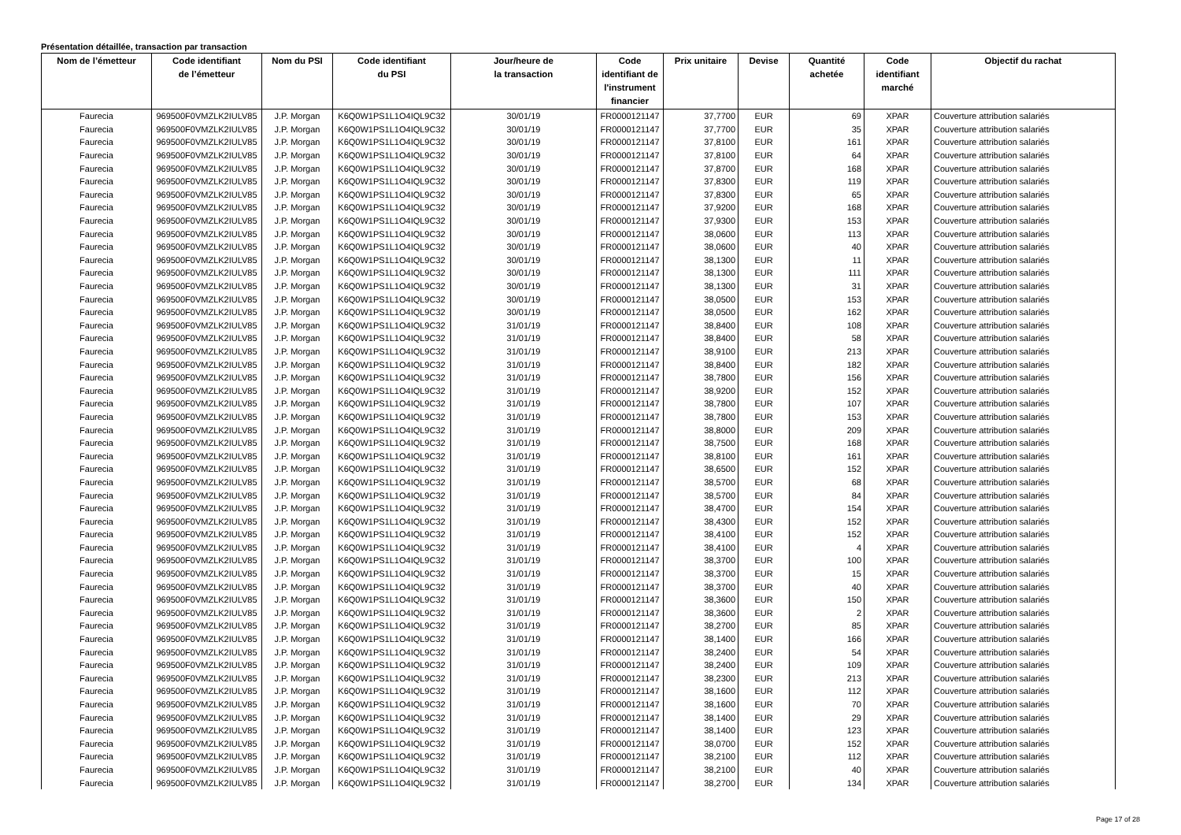Présentation détaillée, transaction par transaction
| Nom de l’émetteur | Code identifiant de l’émetteur | Nom du PSI | Code identifiant du PSI | Jour/heure de la transaction | Code identifiant de l'instrument financier | Prix unitaire | Devise | Quantité achetée | Code identifiant marché | Objectif du rachat |
| --- | --- | --- | --- | --- | --- | --- | --- | --- | --- | --- |
| Faurecia | 969500F0VMZLK2IULV85 | J.P. Morgan | K6Q0W1PS1L1O4IQL9C32 | 30/01/19 | FR0000121147 | 37,7700 | EUR | 69 | XPAR | Couverture attribution salariés |
| Faurecia | 969500F0VMZLK2IULV85 | J.P. Morgan | K6Q0W1PS1L1O4IQL9C32 | 30/01/19 | FR0000121147 | 37,7700 | EUR | 35 | XPAR | Couverture attribution salariés |
| Faurecia | 969500F0VMZLK2IULV85 | J.P. Morgan | K6Q0W1PS1L1O4IQL9C32 | 30/01/19 | FR0000121147 | 37,8100 | EUR | 161 | XPAR | Couverture attribution salariés |
| Faurecia | 969500F0VMZLK2IULV85 | J.P. Morgan | K6Q0W1PS1L1O4IQL9C32 | 30/01/19 | FR0000121147 | 37,8100 | EUR | 64 | XPAR | Couverture attribution salariés |
| Faurecia | 969500F0VMZLK2IULV85 | J.P. Morgan | K6Q0W1PS1L1O4IQL9C32 | 30/01/19 | FR0000121147 | 37,8700 | EUR | 168 | XPAR | Couverture attribution salariés |
| Faurecia | 969500F0VMZLK2IULV85 | J.P. Morgan | K6Q0W1PS1L1O4IQL9C32 | 30/01/19 | FR0000121147 | 37,8300 | EUR | 119 | XPAR | Couverture attribution salariés |
| Faurecia | 969500F0VMZLK2IULV85 | J.P. Morgan | K6Q0W1PS1L1O4IQL9C32 | 30/01/19 | FR0000121147 | 37,8300 | EUR | 65 | XPAR | Couverture attribution salariés |
| Faurecia | 969500F0VMZLK2IULV85 | J.P. Morgan | K6Q0W1PS1L1O4IQL9C32 | 30/01/19 | FR0000121147 | 37,9200 | EUR | 168 | XPAR | Couverture attribution salariés |
| Faurecia | 969500F0VMZLK2IULV85 | J.P. Morgan | K6Q0W1PS1L1O4IQL9C32 | 30/01/19 | FR0000121147 | 37,9300 | EUR | 153 | XPAR | Couverture attribution salariés |
| Faurecia | 969500F0VMZLK2IULV85 | J.P. Morgan | K6Q0W1PS1L1O4IQL9C32 | 30/01/19 | FR0000121147 | 38,0600 | EUR | 113 | XPAR | Couverture attribution salariés |
| Faurecia | 969500F0VMZLK2IULV85 | J.P. Morgan | K6Q0W1PS1L1O4IQL9C32 | 30/01/19 | FR0000121147 | 38,0600 | EUR | 40 | XPAR | Couverture attribution salariés |
| Faurecia | 969500F0VMZLK2IULV85 | J.P. Morgan | K6Q0W1PS1L1O4IQL9C32 | 30/01/19 | FR0000121147 | 38,1300 | EUR | 11 | XPAR | Couverture attribution salariés |
| Faurecia | 969500F0VMZLK2IULV85 | J.P. Morgan | K6Q0W1PS1L1O4IQL9C32 | 30/01/19 | FR0000121147 | 38,1300 | EUR | 111 | XPAR | Couverture attribution salariés |
| Faurecia | 969500F0VMZLK2IULV85 | J.P. Morgan | K6Q0W1PS1L1O4IQL9C32 | 30/01/19 | FR0000121147 | 38,1300 | EUR | 31 | XPAR | Couverture attribution salariés |
| Faurecia | 969500F0VMZLK2IULV85 | J.P. Morgan | K6Q0W1PS1L1O4IQL9C32 | 30/01/19 | FR0000121147 | 38,0500 | EUR | 153 | XPAR | Couverture attribution salariés |
| Faurecia | 969500F0VMZLK2IULV85 | J.P. Morgan | K6Q0W1PS1L1O4IQL9C32 | 30/01/19 | FR0000121147 | 38,0500 | EUR | 162 | XPAR | Couverture attribution salariés |
| Faurecia | 969500F0VMZLK2IULV85 | J.P. Morgan | K6Q0W1PS1L1O4IQL9C32 | 31/01/19 | FR0000121147 | 38,8400 | EUR | 108 | XPAR | Couverture attribution salariés |
| Faurecia | 969500F0VMZLK2IULV85 | J.P. Morgan | K6Q0W1PS1L1O4IQL9C32 | 31/01/19 | FR0000121147 | 38,8400 | EUR | 58 | XPAR | Couverture attribution salariés |
| Faurecia | 969500F0VMZLK2IULV85 | J.P. Morgan | K6Q0W1PS1L1O4IQL9C32 | 31/01/19 | FR0000121147 | 38,9100 | EUR | 213 | XPAR | Couverture attribution salariés |
| Faurecia | 969500F0VMZLK2IULV85 | J.P. Morgan | K6Q0W1PS1L1O4IQL9C32 | 31/01/19 | FR0000121147 | 38,8400 | EUR | 182 | XPAR | Couverture attribution salariés |
| Faurecia | 969500F0VMZLK2IULV85 | J.P. Morgan | K6Q0W1PS1L1O4IQL9C32 | 31/01/19 | FR0000121147 | 38,7800 | EUR | 156 | XPAR | Couverture attribution salariés |
| Faurecia | 969500F0VMZLK2IULV85 | J.P. Morgan | K6Q0W1PS1L1O4IQL9C32 | 31/01/19 | FR0000121147 | 38,9200 | EUR | 152 | XPAR | Couverture attribution salariés |
| Faurecia | 969500F0VMZLK2IULV85 | J.P. Morgan | K6Q0W1PS1L1O4IQL9C32 | 31/01/19 | FR0000121147 | 38,7800 | EUR | 107 | XPAR | Couverture attribution salariés |
| Faurecia | 969500F0VMZLK2IULV85 | J.P. Morgan | K6Q0W1PS1L1O4IQL9C32 | 31/01/19 | FR0000121147 | 38,7800 | EUR | 153 | XPAR | Couverture attribution salariés |
| Faurecia | 969500F0VMZLK2IULV85 | J.P. Morgan | K6Q0W1PS1L1O4IQL9C32 | 31/01/19 | FR0000121147 | 38,8000 | EUR | 209 | XPAR | Couverture attribution salariés |
| Faurecia | 969500F0VMZLK2IULV85 | J.P. Morgan | K6Q0W1PS1L1O4IQL9C32 | 31/01/19 | FR0000121147 | 38,7500 | EUR | 168 | XPAR | Couverture attribution salariés |
| Faurecia | 969500F0VMZLK2IULV85 | J.P. Morgan | K6Q0W1PS1L1O4IQL9C32 | 31/01/19 | FR0000121147 | 38,8100 | EUR | 161 | XPAR | Couverture attribution salariés |
| Faurecia | 969500F0VMZLK2IULV85 | J.P. Morgan | K6Q0W1PS1L1O4IQL9C32 | 31/01/19 | FR0000121147 | 38,6500 | EUR | 152 | XPAR | Couverture attribution salariés |
| Faurecia | 969500F0VMZLK2IULV85 | J.P. Morgan | K6Q0W1PS1L1O4IQL9C32 | 31/01/19 | FR0000121147 | 38,5700 | EUR | 68 | XPAR | Couverture attribution salariés |
| Faurecia | 969500F0VMZLK2IULV85 | J.P. Morgan | K6Q0W1PS1L1O4IQL9C32 | 31/01/19 | FR0000121147 | 38,5700 | EUR | 84 | XPAR | Couverture attribution salariés |
| Faurecia | 969500F0VMZLK2IULV85 | J.P. Morgan | K6Q0W1PS1L1O4IQL9C32 | 31/01/19 | FR0000121147 | 38,4700 | EUR | 154 | XPAR | Couverture attribution salariés |
| Faurecia | 969500F0VMZLK2IULV85 | J.P. Morgan | K6Q0W1PS1L1O4IQL9C32 | 31/01/19 | FR0000121147 | 38,4300 | EUR | 152 | XPAR | Couverture attribution salariés |
| Faurecia | 969500F0VMZLK2IULV85 | J.P. Morgan | K6Q0W1PS1L1O4IQL9C32 | 31/01/19 | FR0000121147 | 38,4100 | EUR | 152 | XPAR | Couverture attribution salariés |
| Faurecia | 969500F0VMZLK2IULV85 | J.P. Morgan | K6Q0W1PS1L1O4IQL9C32 | 31/01/19 | FR0000121147 | 38,4100 | EUR | 4 | XPAR | Couverture attribution salariés |
| Faurecia | 969500F0VMZLK2IULV85 | J.P. Morgan | K6Q0W1PS1L1O4IQL9C32 | 31/01/19 | FR0000121147 | 38,3700 | EUR | 100 | XPAR | Couverture attribution salariés |
| Faurecia | 969500F0VMZLK2IULV85 | J.P. Morgan | K6Q0W1PS1L1O4IQL9C32 | 31/01/19 | FR0000121147 | 38,3700 | EUR | 15 | XPAR | Couverture attribution salariés |
| Faurecia | 969500F0VMZLK2IULV85 | J.P. Morgan | K6Q0W1PS1L1O4IQL9C32 | 31/01/19 | FR0000121147 | 38,3700 | EUR | 40 | XPAR | Couverture attribution salariés |
| Faurecia | 969500F0VMZLK2IULV85 | J.P. Morgan | K6Q0W1PS1L1O4IQL9C32 | 31/01/19 | FR0000121147 | 38,3600 | EUR | 150 | XPAR | Couverture attribution salariés |
| Faurecia | 969500F0VMZLK2IULV85 | J.P. Morgan | K6Q0W1PS1L1O4IQL9C32 | 31/01/19 | FR0000121147 | 38,3600 | EUR | 2 | XPAR | Couverture attribution salariés |
| Faurecia | 969500F0VMZLK2IULV85 | J.P. Morgan | K6Q0W1PS1L1O4IQL9C32 | 31/01/19 | FR0000121147 | 38,2700 | EUR | 85 | XPAR | Couverture attribution salariés |
| Faurecia | 969500F0VMZLK2IULV85 | J.P. Morgan | K6Q0W1PS1L1O4IQL9C32 | 31/01/19 | FR0000121147 | 38,1400 | EUR | 166 | XPAR | Couverture attribution salariés |
| Faurecia | 969500F0VMZLK2IULV85 | J.P. Morgan | K6Q0W1PS1L1O4IQL9C32 | 31/01/19 | FR0000121147 | 38,2400 | EUR | 54 | XPAR | Couverture attribution salariés |
| Faurecia | 969500F0VMZLK2IULV85 | J.P. Morgan | K6Q0W1PS1L1O4IQL9C32 | 31/01/19 | FR0000121147 | 38,2400 | EUR | 109 | XPAR | Couverture attribution salariés |
| Faurecia | 969500F0VMZLK2IULV85 | J.P. Morgan | K6Q0W1PS1L1O4IQL9C32 | 31/01/19 | FR0000121147 | 38,2300 | EUR | 213 | XPAR | Couverture attribution salariés |
| Faurecia | 969500F0VMZLK2IULV85 | J.P. Morgan | K6Q0W1PS1L1O4IQL9C32 | 31/01/19 | FR0000121147 | 38,1600 | EUR | 112 | XPAR | Couverture attribution salariés |
| Faurecia | 969500F0VMZLK2IULV85 | J.P. Morgan | K6Q0W1PS1L1O4IQL9C32 | 31/01/19 | FR0000121147 | 38,1600 | EUR | 70 | XPAR | Couverture attribution salariés |
| Faurecia | 969500F0VMZLK2IULV85 | J.P. Morgan | K6Q0W1PS1L1O4IQL9C32 | 31/01/19 | FR0000121147 | 38,1400 | EUR | 29 | XPAR | Couverture attribution salariés |
| Faurecia | 969500F0VMZLK2IULV85 | J.P. Morgan | K6Q0W1PS1L1O4IQL9C32 | 31/01/19 | FR0000121147 | 38,1400 | EUR | 123 | XPAR | Couverture attribution salariés |
| Faurecia | 969500F0VMZLK2IULV85 | J.P. Morgan | K6Q0W1PS1L1O4IQL9C32 | 31/01/19 | FR0000121147 | 38,0700 | EUR | 152 | XPAR | Couverture attribution salariés |
| Faurecia | 969500F0VMZLK2IULV85 | J.P. Morgan | K6Q0W1PS1L1O4IQL9C32 | 31/01/19 | FR0000121147 | 38,2100 | EUR | 112 | XPAR | Couverture attribution salariés |
| Faurecia | 969500F0VMZLK2IULV85 | J.P. Morgan | K6Q0W1PS1L1O4IQL9C32 | 31/01/19 | FR0000121147 | 38,2100 | EUR | 40 | XPAR | Couverture attribution salariés |
| Faurecia | 969500F0VMZLK2IULV85 | J.P. Morgan | K6Q0W1PS1L1O4IQL9C32 | 31/01/19 | FR0000121147 | 38,2700 | EUR | 134 | XPAR | Couverture attribution salariés |
Page 17 of 28